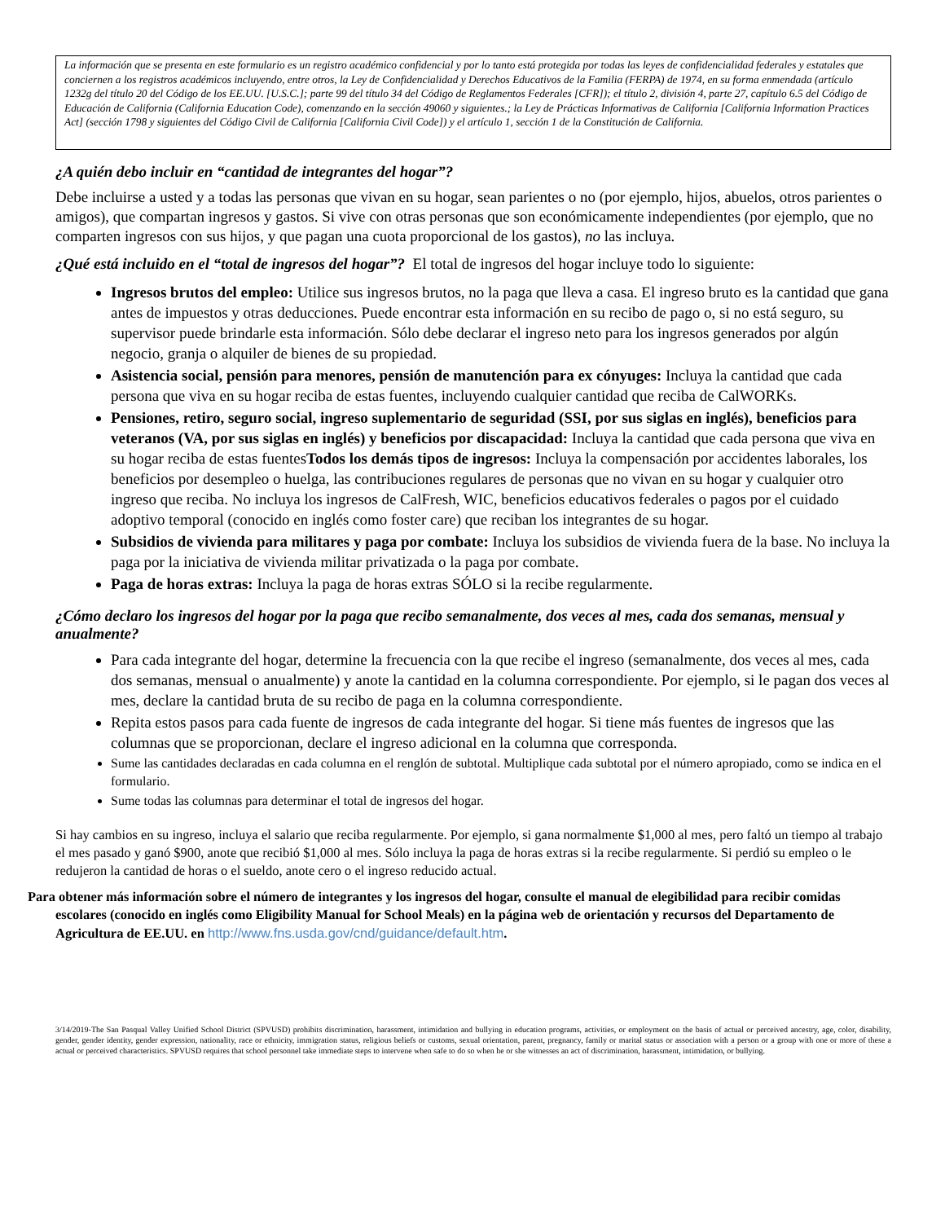La información que se presenta en este formulario es un registro académico confidencial y por lo tanto está protegida por todas las leyes de confidencialidad federales y estatales que conciernen a los registros académicos incluyendo, entre otros, la Ley de Confidencialidad y Derechos Educativos de la Familia (FERPA) de 1974, en su forma enmendada (artículo 1232g del título 20 del Código de los EE.UU. [U.S.C.]; parte 99 del título 34 del Código de Reglamentos Federales [CFR]); el título 2, división 4, parte 27, capítulo 6.5 del Código de Educación de California (California Education Code), comenzando en la sección 49060 y siguientes.; la Ley de Prácticas Informativas de California [California Information Practices Act] (sección 1798 y siguientes del Código Civil de California [California Civil Code]) y el artículo 1, sección 1 de la Constitución de California.
¿A quién debo incluir en “cantidad de integrantes del hogar”?
Debe incluirse a usted y a todas las personas que vivan en su hogar, sean parientes o no (por ejemplo, hijos, abuelos, otros parientes o amigos), que compartan ingresos y gastos. Si vive con otras personas que son económicamente independientes (por ejemplo, que no comparten ingresos con sus hijos, y que pagan una cuota proporcional de los gastos), no las incluya.
¿Qué está incluido en el “total de ingresos del hogar”? El total de ingresos del hogar incluye todo lo siguiente:
Ingresos brutos del empleo: Utilice sus ingresos brutos, no la paga que lleva a casa. El ingreso bruto es la cantidad que gana antes de impuestos y otras deducciones. Puede encontrar esta información en su recibo de pago o, si no está seguro, su supervisor puede brindarle esta información. Sólo debe declarar el ingreso neto para los ingresos generados por algún negocio, granja o alquiler de bienes de su propiedad.
Asistencia social, pensión para menores, pensión de manutención para ex cónyuges: Incluya la cantidad que cada persona que viva en su hogar reciba de estas fuentes, incluyendo cualquier cantidad que reciba de CalWORKs.
Pensiones, retiro, seguro social, ingreso suplementario de seguridad (SSI, por sus siglas en inglés), beneficios para veteranos (VA, por sus siglas en inglés) y beneficios por discapacidad: Incluya la cantidad que cada persona que viva en su hogar reciba de estas fuentesTodos los demás tipos de ingresos: Incluya la compensación por accidentes laborales, los beneficios por desempleo o huelga, las contribuciones regulares de personas que no vivan en su hogar y cualquier otro ingreso que reciba. No incluya los ingresos de CalFresh, WIC, beneficios educativos federales o pagos por el cuidado adoptivo temporal (conocido en inglés como foster care) que reciban los integrantes de su hogar.
Subsidios de vivienda para militares y paga por combate: Incluya los subsidios de vivienda fuera de la base. No incluya la paga por la iniciativa de vivienda militar privatizada o la paga por combate.
Paga de horas extras: Incluya la paga de horas extras SÓLO si la recibe regularmente.
¿Cómo declaro los ingresos del hogar por la paga que recibo semanalmente, dos veces al mes, cada dos semanas, mensual y anualmente?
Para cada integrante del hogar, determine la frecuencia con la que recibe el ingreso (semanalmente, dos veces al mes, cada dos semanas, mensual o anualmente) y anote la cantidad en la columna correspondiente. Por ejemplo, si le pagan dos veces al mes, declare la cantidad bruta de su recibo de paga en la columna correspondiente.
Repita estos pasos para cada fuente de ingresos de cada integrante del hogar. Si tiene más fuentes de ingresos que las columnas que se proporcionan, declare el ingreso adicional en la columna que corresponda.
Sume las cantidades declaradas en cada columna en el renglón de subtotal. Multiplique cada subtotal por el número apropiado, como se indica en el formulario.
Sume todas las columnas para determinar el total de ingresos del hogar.
Si hay cambios en su ingreso, incluya el salario que reciba regularmente. Por ejemplo, si gana normalmente $1,000 al mes, pero faltó un tiempo al trabajo el mes pasado y ganó $900, anote que recibió $1,000 al mes. Sólo incluya la paga de horas extras si la recibe regularmente. Si perdió su empleo o le redujeron la cantidad de horas o el sueldo, anote cero o el ingreso reducido actual.
Para obtener más información sobre el número de integrantes y los ingresos del hogar, consulte el manual de elegibilidad para recibir comidas escolares (conocido en inglés como Eligibility Manual for School Meals) en la página web de orientación y recursos del Departamento de Agricultura de EE.UU. en http://www.fns.usda.gov/cnd/guidance/default.htm.
3/14/2019-The San Pasqual Valley Unified School District (SPVUSD) prohibits discrimination, harassment, intimidation and bullying in education programs, activities, or employment on the basis of actual or perceived ancestry, age, color, disability, gender, gender identity, gender expression, nationality, race or ethnicity, immigration status, religious beliefs or customs, sexual orientation, parent, pregnancy, family or marital status or association with a person or a group with one or more of these a actual or perceived characteristics. SPVUSD requires that school personnel take immediate steps to intervene when safe to do so when he or she witnesses an act of discrimination, harassment, intimidation, or bullying.